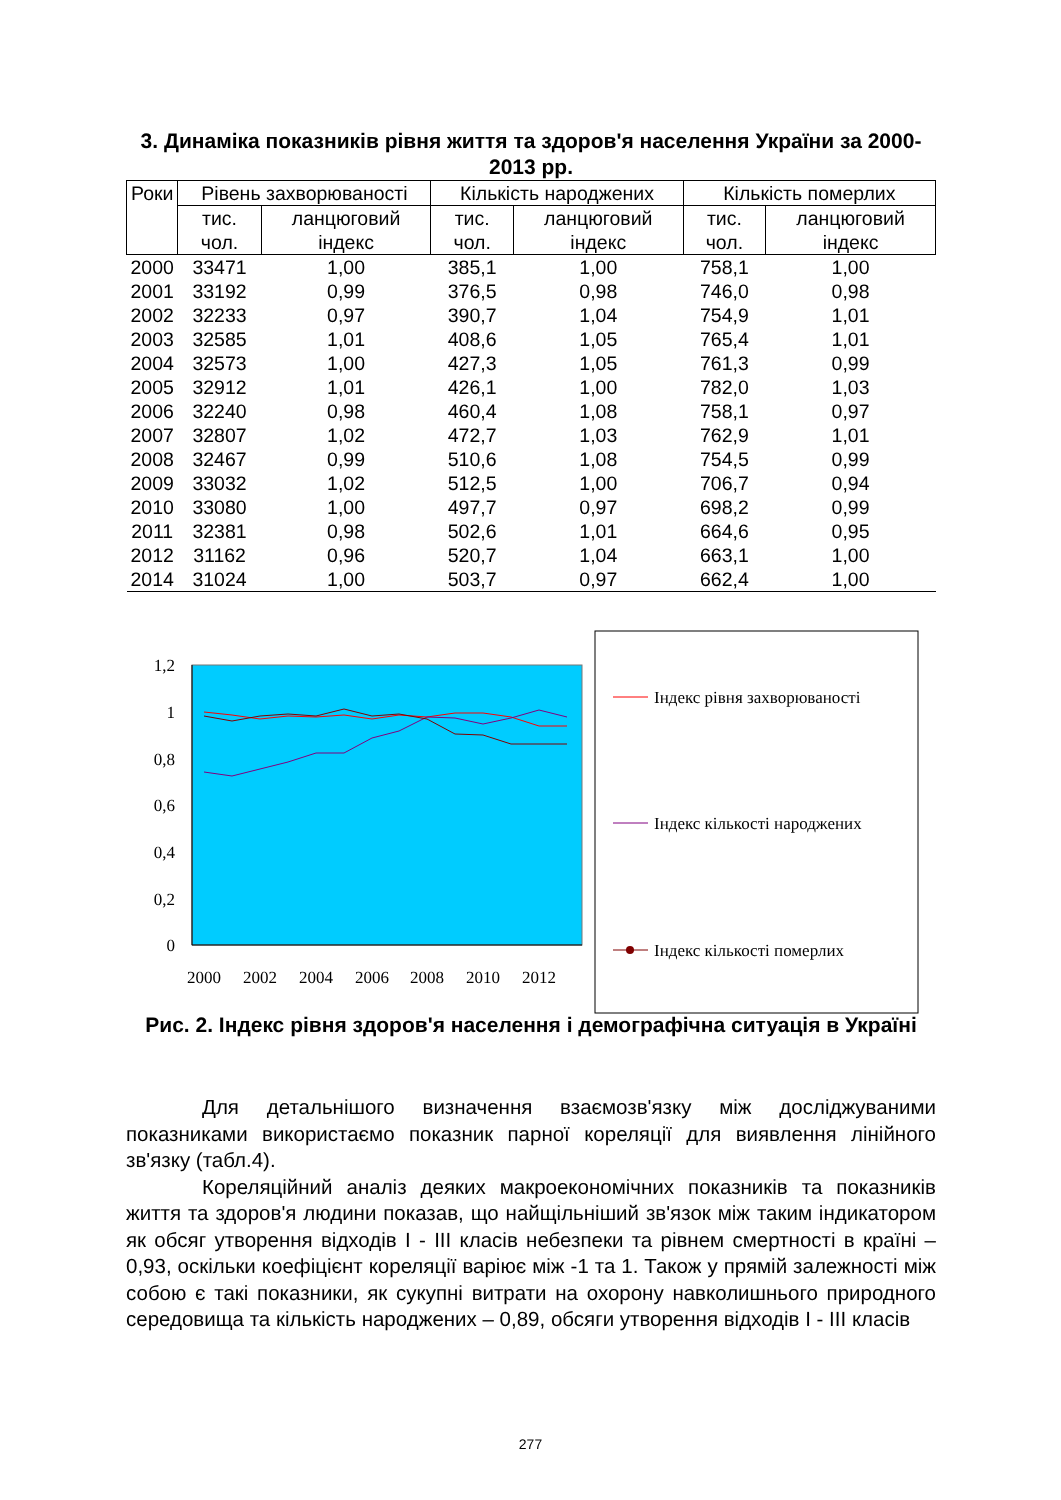3. Динаміка показників рівня життя та здоров'я населення України за 2000-2013 рр.
| Роки | Рівень захворюваності | | Кількість народжених | | Кількість померлих | |
| --- | --- | --- | --- | --- | --- | --- |
| | тис. чол. | ланцюговий індекс | тис. чол. | ланцюговий індекс | тис. чол. | ланцюговий індекс |
| 2000 | 33471 | 1,00 | 385,1 | 1,00 | 758,1 | 1,00 |
| 2001 | 33192 | 0,99 | 376,5 | 0,98 | 746,0 | 0,98 |
| 2002 | 32233 | 0,97 | 390,7 | 1,04 | 754,9 | 1,01 |
| 2003 | 32585 | 1,01 | 408,6 | 1,05 | 765,4 | 1,01 |
| 2004 | 32573 | 1,00 | 427,3 | 1,05 | 761,3 | 0,99 |
| 2005 | 32912 | 1,01 | 426,1 | 1,00 | 782,0 | 1,03 |
| 2006 | 32240 | 0,98 | 460,4 | 1,08 | 758,1 | 0,97 |
| 2007 | 32807 | 1,02 | 472,7 | 1,03 | 762,9 | 1,01 |
| 2008 | 32467 | 0,99 | 510,6 | 1,08 | 754,5 | 0,99 |
| 2009 | 33032 | 1,02 | 512,5 | 1,00 | 706,7 | 0,94 |
| 2010 | 33080 | 1,00 | 497,7 | 0,97 | 698,2 | 0,99 |
| 2011 | 32381 | 0,98 | 502,6 | 1,01 | 664,6 | 0,95 |
| 2012 | 31162 | 0,96 | 520,7 | 1,04 | 663,1 | 1,00 |
| 2014 | 31024 | 1,00 | 503,7 | 0,97 | 662,4 | 1,00 |
1,2
1
0,8
0,6
0,4
0,2
0
2000
2002
2004
2006
2008
2010
2012
Індекс рівня захворюваності
Індекс кількості народжених
Індекс кількості померлих
Рис. 2. Індекс рівня здоров'я населення і демографічна ситуація в Україні
Для детальнішого визначення взаємозв'язку між досліджуваними показниками використаємо показник парної кореляції для виявлення лінійного зв'язку (табл.4).
Кореляційний аналіз деяких макроекономічних показників та показників життя та здоров'я людини показав, що найщільніший зв'язок між таким індикатором як обсяг утворення відходів I - III класів небезпеки та рівнем смертності в країні – 0,93, оскільки коефіцієнт кореляції варіює між -1 та 1. Також у прямій залежності між собою є такі показники, як сукупні витрати на охорону навколишнього природного середовища та кількість народжених – 0,89, обсяги утворення відходів I - III класів
277